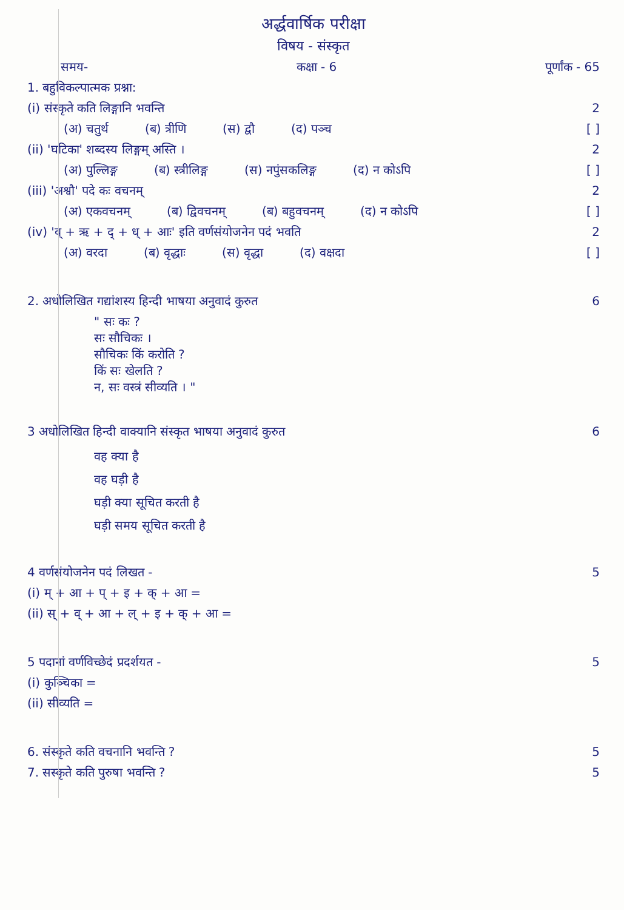अर्द्धवार्षिक परीक्षा
विषय - संस्कृत
समय- कक्षा - 6 पूर्णांक - 65
1. बहुविकल्पात्मक प्रश्ना:
(i) संस्कृते कति लिङ्गानि भवन्ति 2
(अ) चतुर्थ (ब) त्रीणि (स) द्वौ (द) पञ्च
[ ]
(ii) 'घटिका' शब्दस्य लिङ्गम् अस्ति । 2
(अ) पुल्लिङ्ग (ब) स्त्रीलिङ्ग (स) नपुंसकलिङ्ग (द) न कोऽपि
[ ]
(iii) 'अश्वौ' पदे कः वचनम् 2
(अ) एकवचनम् (ब) द्विवचनम् (ब) बहुवचनम् (द) न कोऽपि
[ ]
(iv) 'व् + ऋ + द् + ध् + आः' इति वर्णसंयोजनेन पदं भवति 2
(अ) वरदा (ब) वृद्धाः (स) वृद्धा (द) वक्षदा
[ ]
2. अधोलिखित गद्यांशस्य हिन्दी भाषया अनुवादं कुरुत 6
" सः कः ?
सः सौचिकः ।
सौचिकः किं करोति ?
किं सः खेलति ?
न, सः वस्त्रं सीव्यति । "
3 अधोलिखित हिन्दी वाक्यानि संस्कृत भाषया अनुवादं कुरुत 6
वह क्या है
वह घड़ी है
घड़ी क्या सूचित करती है
घड़ी समय सूचित करती है
4 वर्णसंयोजनेन पदं लिखत - 5
(i) म् + आ + प् + इ + क् + आ =
(ii) स् + व् + आ + ल् + इ + क् + आ =
5 पदानां वर्णविच्छेदं प्रदर्शयत - 5
(i) कुञ्चिका =
(ii) सीव्यति =
6. संस्कृते कति वचनानि भवन्ति ? 5
7. सस्कृते कति पुरुषा भवन्ति ? 5